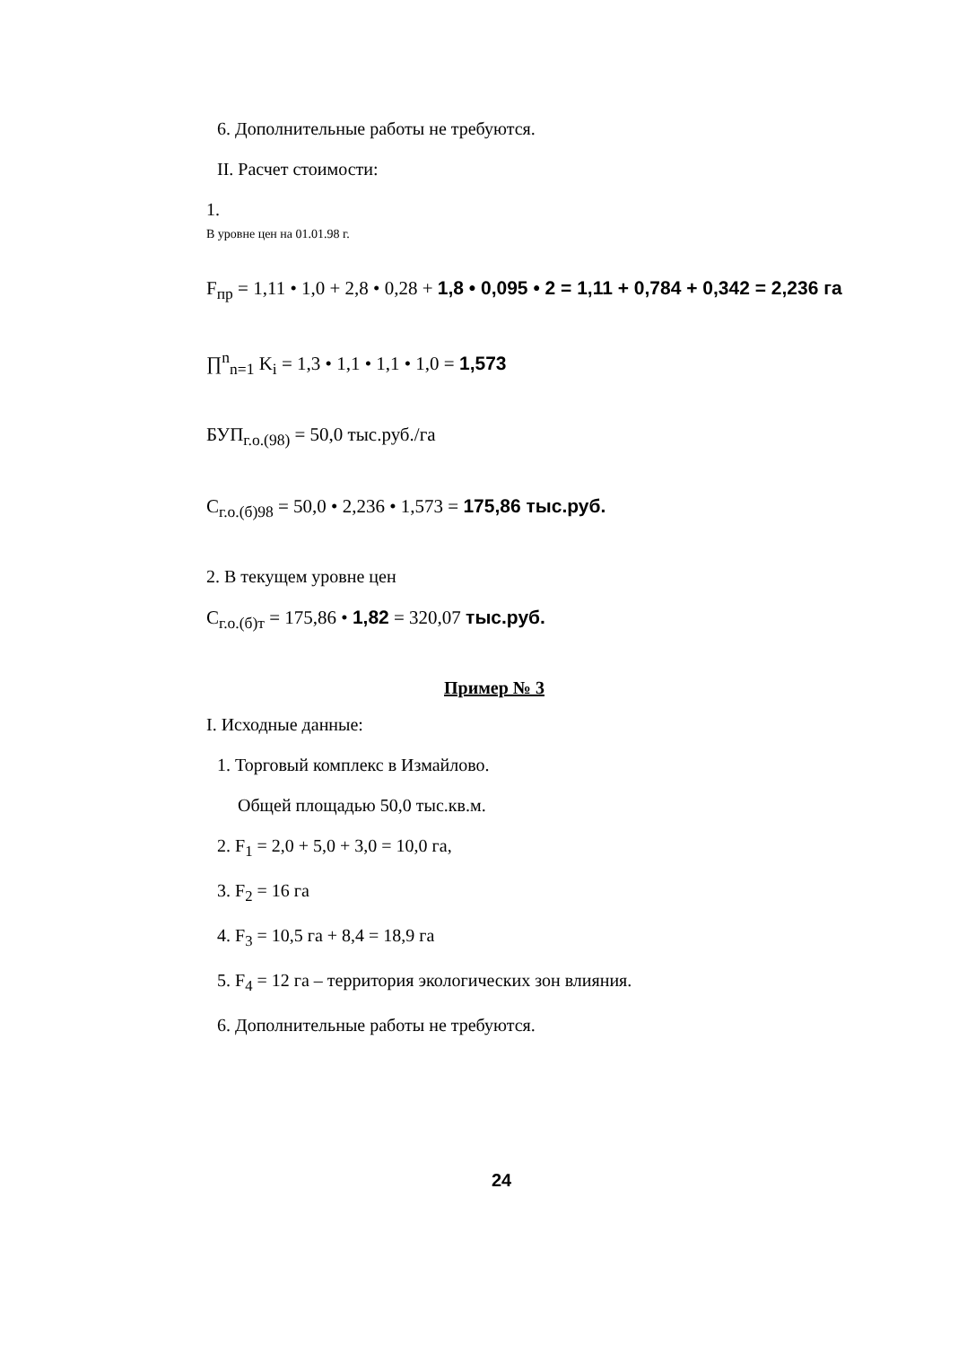6. Дополнительные работы не требуются.
II. Расчет стоимости:
1.
В уровне цен на 01.01.98 г.
F<sub>пр</sub> = 1,11 • 1,0 + 2,8 • 0,28 + 1,8 • 0,095 • 2 = 1,11 + 0,784 + 0,342 = 2,236 га
∏<sup>n</sup><sub>n=1</sub> K<sub>i</sub> = 1,3 • 1,1 • 1,1 • 1,0 = 1,573
БУП<sub>г.о.(98)</sub> = 50,0 тыс.руб./га
C<sub>г.о.(б)98</sub> = 50,0 • 2,236 • 1,573 = 175,86 тыс.руб.
2. В текущем уровне цен
C<sub>г.о.(б)т</sub> = 175,86 • 1,82 = 320,07 тыс.руб.
Пример № 3
I. Исходные данные:
1. Торговый комплекс в Измайлово.
Общей площадью 50,0 тыс.кв.м.
2. F<sub>1</sub> = 2,0 + 5,0 + 3,0 = 10,0 га,
3. F<sub>2</sub> = 16 га
4. F<sub>3</sub> = 10,5 га + 8,4 = 18,9 га
5. F<sub>4</sub> = 12 га – территория экологических зон влияния.
6. Дополнительные работы не требуются.
24